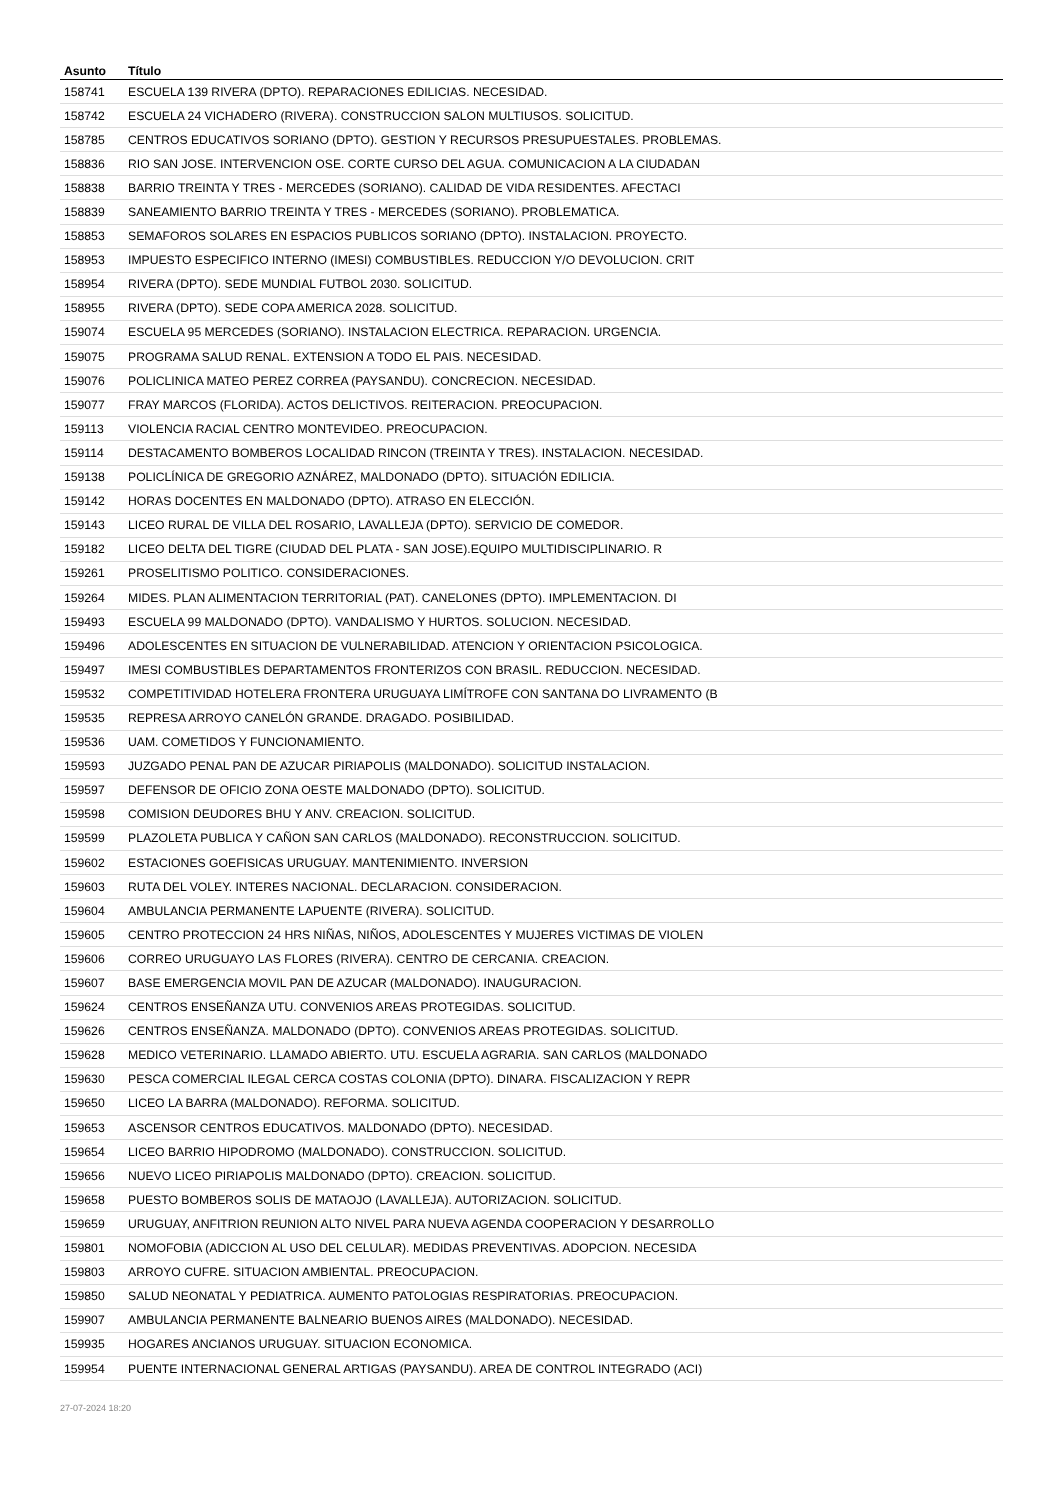| Asunto | Título |
| --- | --- |
| 158741 | ESCUELA 139 RIVERA (DPTO). REPARACIONES EDILICIAS. NECESIDAD. |
| 158742 | ESCUELA 24 VICHADERO (RIVERA). CONSTRUCCION SALON MULTIUSOS. SOLICITUD. |
| 158785 | CENTROS EDUCATIVOS SORIANO (DPTO). GESTION Y RECURSOS PRESUPUESTALES. PROBLEMAS. |
| 158836 | RIO SAN JOSE. INTERVENCION OSE. CORTE CURSO DEL AGUA. COMUNICACION A LA CIUDADAN |
| 158838 | BARRIO TREINTA Y TRES - MERCEDES (SORIANO). CALIDAD DE VIDA RESIDENTES. AFECTACI |
| 158839 | SANEAMIENTO BARRIO TREINTA Y TRES - MERCEDES (SORIANO). PROBLEMATICA. |
| 158853 | SEMAFOROS SOLARES EN ESPACIOS PUBLICOS SORIANO (DPTO). INSTALACION. PROYECTO. |
| 158953 | IMPUESTO ESPECIFICO INTERNO (IMESI) COMBUSTIBLES. REDUCCION Y/O DEVOLUCION. CRIT |
| 158954 | RIVERA (DPTO). SEDE MUNDIAL FUTBOL 2030. SOLICITUD. |
| 158955 | RIVERA (DPTO). SEDE COPA AMERICA 2028. SOLICITUD. |
| 159074 | ESCUELA 95 MERCEDES (SORIANO). INSTALACION ELECTRICA. REPARACION. URGENCIA. |
| 159075 | PROGRAMA SALUD RENAL. EXTENSION A TODO EL PAIS. NECESIDAD. |
| 159076 | POLICLINICA MATEO PEREZ CORREA (PAYSANDU). CONCRECION. NECESIDAD. |
| 159077 | FRAY MARCOS (FLORIDA). ACTOS DELICTIVOS. REITERACION. PREOCUPACION. |
| 159113 | VIOLENCIA RACIAL CENTRO MONTEVIDEO. PREOCUPACION. |
| 159114 | DESTACAMENTO BOMBEROS LOCALIDAD RINCON (TREINTA Y TRES). INSTALACION. NECESIDAD. |
| 159138 | POLICLÍNICA DE GREGORIO AZNÁREZ, MALDONADO (DPTO). SITUACIÓN EDILICIA. |
| 159142 | HORAS DOCENTES EN MALDONADO (DPTO). ATRASO EN ELECCIÓN. |
| 159143 | LICEO RURAL DE VILLA DEL ROSARIO, LAVALLEJA (DPTO). SERVICIO DE COMEDOR. |
| 159182 | LICEO DELTA DEL TIGRE (CIUDAD DEL PLATA - SAN JOSE).EQUIPO MULTIDISCIPLINARIO. R |
| 159261 | PROSELITISMO POLITICO. CONSIDERACIONES. |
| 159264 | MIDES. PLAN ALIMENTACION TERRITORIAL (PAT). CANELONES (DPTO). IMPLEMENTACION. DI |
| 159493 | ESCUELA 99 MALDONADO (DPTO). VANDALISMO Y HURTOS. SOLUCION. NECESIDAD. |
| 159496 | ADOLESCENTES EN SITUACION DE VULNERABILIDAD. ATENCION Y ORIENTACION PSICOLOGICA. |
| 159497 | IMESI COMBUSTIBLES DEPARTAMENTOS FRONTERIZOS CON BRASIL. REDUCCION. NECESIDAD. |
| 159532 | COMPETITIVIDAD HOTELERA FRONTERA URUGUAYA LIMÍTROFE CON SANTANA DO LIVRAMENTO (B |
| 159535 | REPRESA ARROYO CANELÓN GRANDE. DRAGADO. POSIBILIDAD. |
| 159536 | UAM. COMETIDOS Y FUNCIONAMIENTO. |
| 159593 | JUZGADO PENAL PAN DE AZUCAR PIRIAPOLIS (MALDONADO). SOLICITUD INSTALACION. |
| 159597 | DEFENSOR DE OFICIO ZONA OESTE MALDONADO (DPTO). SOLICITUD. |
| 159598 | COMISION DEUDORES BHU Y ANV. CREACION. SOLICITUD. |
| 159599 | PLAZOLETA PUBLICA Y CAÑON SAN CARLOS (MALDONADO). RECONSTRUCCION. SOLICITUD. |
| 159602 | ESTACIONES GOEFISICAS URUGUAY. MANTENIMIENTO. INVERSION |
| 159603 | RUTA DEL VOLEY. INTERES NACIONAL. DECLARACION. CONSIDERACION. |
| 159604 | AMBULANCIA PERMANENTE LAPUENTE (RIVERA). SOLICITUD. |
| 159605 | CENTRO PROTECCION 24 HRS NIÑAS, NIÑOS, ADOLESCENTES Y MUJERES VICTIMAS DE VIOLEN |
| 159606 | CORREO URUGUAYO LAS FLORES (RIVERA). CENTRO DE CERCANIA. CREACION. |
| 159607 | BASE EMERGENCIA MOVIL PAN DE AZUCAR (MALDONADO). INAUGURACION. |
| 159624 | CENTROS ENSEÑANZA UTU. CONVENIOS AREAS PROTEGIDAS. SOLICITUD. |
| 159626 | CENTROS ENSEÑANZA. MALDONADO (DPTO). CONVENIOS AREAS PROTEGIDAS. SOLICITUD. |
| 159628 | MEDICO VETERINARIO. LLAMADO ABIERTO. UTU. ESCUELA AGRARIA. SAN CARLOS (MALDONADO |
| 159630 | PESCA COMERCIAL ILEGAL CERCA COSTAS COLONIA (DPTO). DINARA. FISCALIZACION Y REPR |
| 159650 | LICEO LA BARRA (MALDONADO). REFORMA. SOLICITUD. |
| 159653 | ASCENSOR CENTROS EDUCATIVOS. MALDONADO (DPTO). NECESIDAD. |
| 159654 | LICEO BARRIO HIPODROMO (MALDONADO). CONSTRUCCION. SOLICITUD. |
| 159656 | NUEVO LICEO PIRIAPOLIS MALDONADO (DPTO). CREACION. SOLICITUD. |
| 159658 | PUESTO BOMBEROS SOLIS DE MATAOJO (LAVALLEJA). AUTORIZACION. SOLICITUD. |
| 159659 | URUGUAY, ANFITRION REUNION ALTO NIVEL PARA NUEVA AGENDA COOPERACION Y DESARROLLO |
| 159801 | NOMOFOBIA (ADICCION AL USO DEL CELULAR). MEDIDAS PREVENTIVAS. ADOPCION. NECESIDA |
| 159803 | ARROYO CUFRE. SITUACION AMBIENTAL. PREOCUPACION. |
| 159850 | SALUD NEONATAL Y PEDIATRICA. AUMENTO PATOLOGIAS RESPIRATORIAS. PREOCUPACION. |
| 159907 | AMBULANCIA PERMANENTE BALNEARIO BUENOS AIRES (MALDONADO). NECESIDAD. |
| 159935 | HOGARES ANCIANOS URUGUAY. SITUACION ECONOMICA. |
| 159954 | PUENTE INTERNACIONAL GENERAL ARTIGAS (PAYSANDU). AREA DE CONTROL INTEGRADO (ACI) |
27-07-2024 18:20